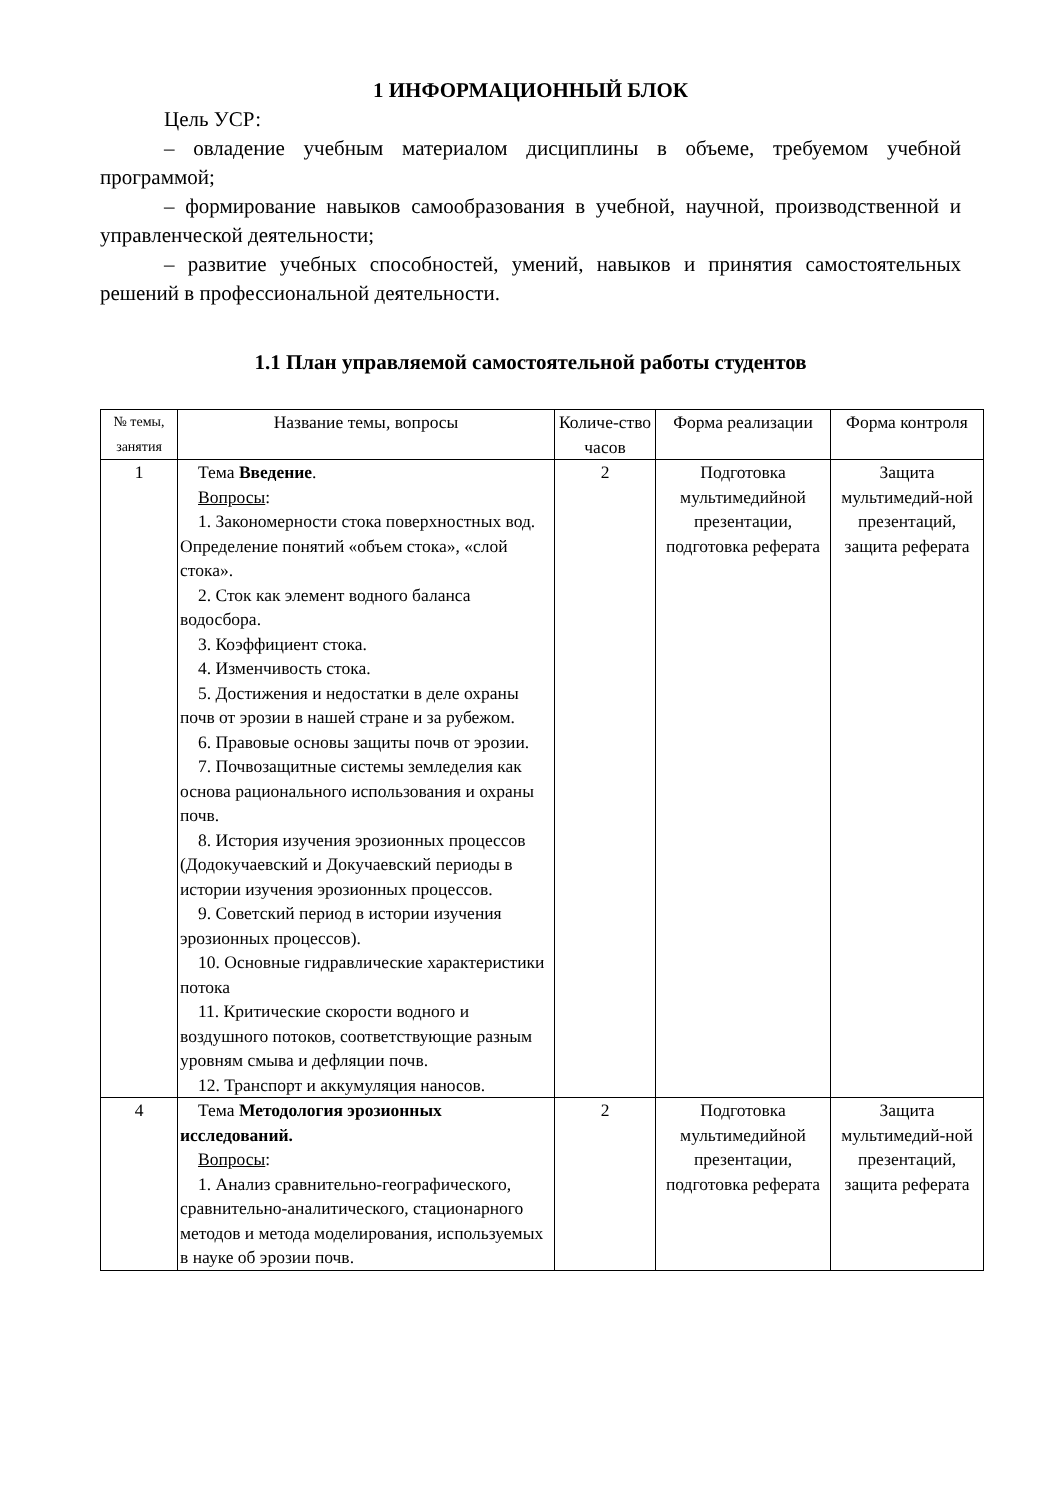1 ИНФОРМАЦИОННЫЙ БЛОК
Цель УСР:
– овладение учебным материалом дисциплины в объеме, требуемом учебной программой;
– формирование навыков самообразования в учебной, научной, производственной и управленческой деятельности;
– развитие учебных способностей, умений, навыков и принятия самостоятельных решений в профессиональной деятельности.
1.1 План управляемой самостоятельной работы студентов
| № темы, занятия | Название темы, вопросы | Количе-ство часов | Форма реализации | Форма контроля |
| --- | --- | --- | --- | --- |
| 1 | Тема Введение . Вопросы : 1. Закономерности стока поверхностных вод. Определение понятий «объем стока», «слой стока». 2. Сток как элемент водного баланса водосбора. 3. Коэффициент стока. 4. Изменчивость стока. 5. Достижения и недостатки в деле охраны почв от эрозии в нашей стране и за рубежом. 6. Правовые основы защиты почв от эрозии. 7. Почвозащитные системы земледелия как основа рационального использования и охраны почв. 8. История изучения эрозионных процессов (Додокучаевский и Докучаевский периоды в истории изучения эрозионных процессов. 9. Советский период в истории изучения эрозионных процессов). 10. Основные гидравлические характеристики потока 11. Критические скорости водного и воздушного потоков, соответствующие разным уровням смыва и дефляции почв. 12. Транспорт и аккумуляция наносов. | 2 | Подготовка мультимедийной презентации, подготовка реферата | Защита мультимедий-ной презентаций, защита реферата |
| 4 | Тема Методология эрозионных исследований. Вопросы : 1. Анализ сравнительно-географического, сравнительно-аналитического, стационарного методов и метода моделирования, используемых в науке об эрозии почв. | 2 | Подготовка мультимедийной презентации, подготовка реферата | Защита мультимедий-ной презентаций, защита реферата |